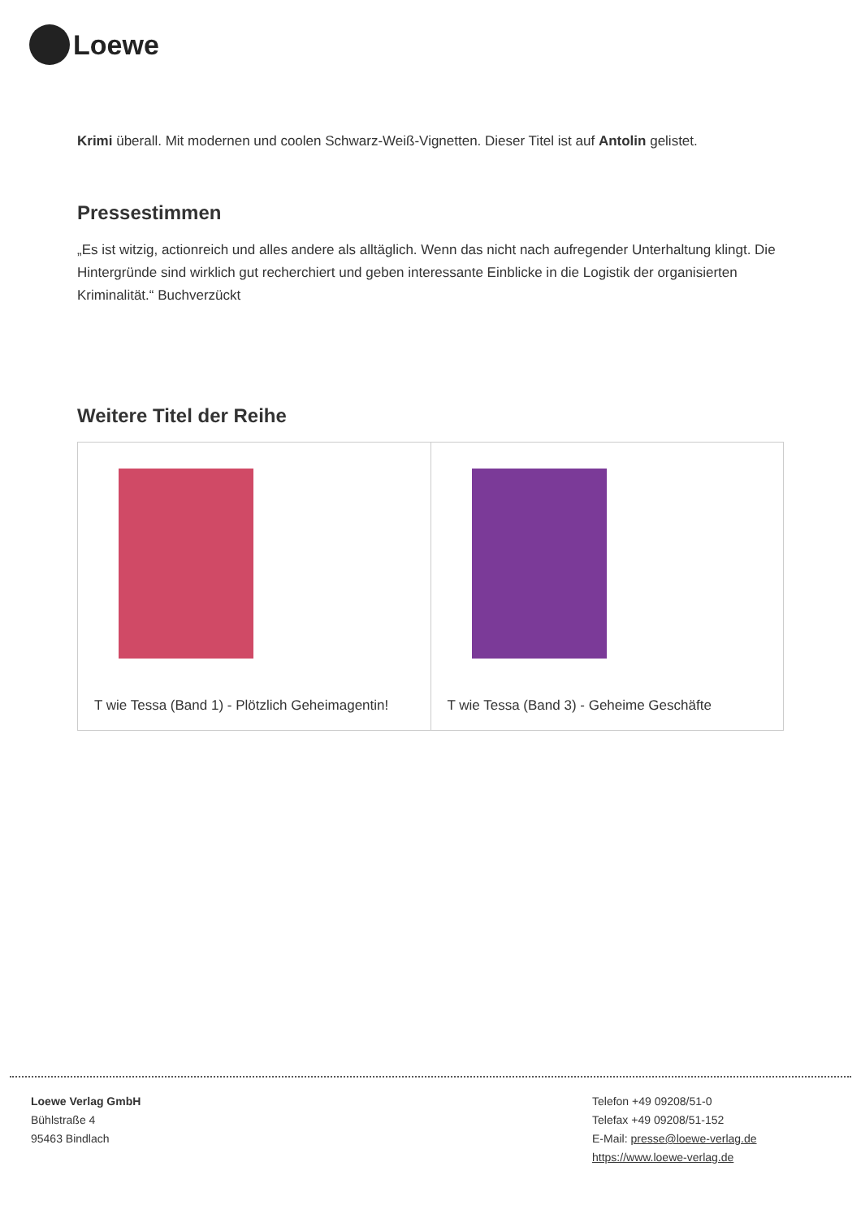Loewe
Krimi überall. Mit modernen und coolen Schwarz-Weiß-Vignetten. Dieser Titel ist auf Antolin gelistet.
Pressestimmen
„Es ist witzig, actionreich und alles andere als alltäglich. Wenn das nicht nach aufregender Unterhaltung klingt. Die Hintergründe sind wirklich gut recherchiert und geben interessante Einblicke in die Logistik der organisierten Kriminalität.“ Buchverzückt
Weitere Titel der Reihe
| T wie Tessa (Band 1) - Plötzlich Geheimagentin! | T wie Tessa (Band 3) - Geheime Geschäfte |
Loewe Verlag GmbH
Bühlstraße 4
95463 Bindlach
Telefon +49 09208/51-0
Telefax +49 09208/51-152
E-Mail: presse@loewe-verlag.de
https://www.loewe-verlag.de